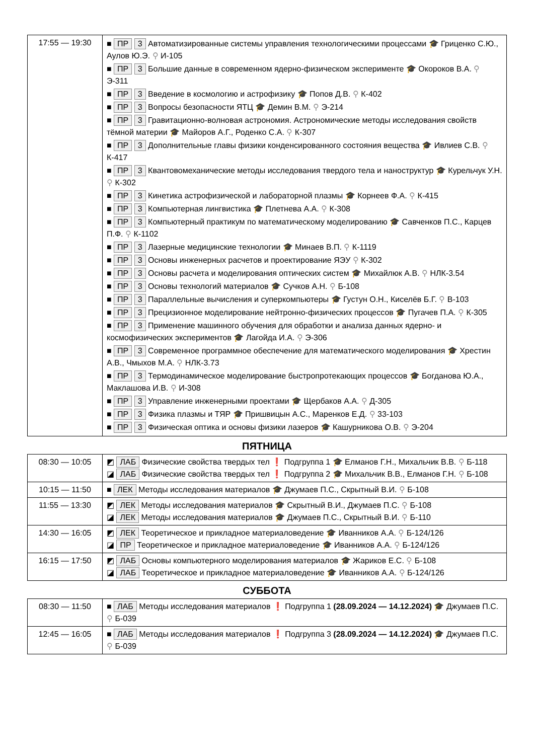| 17:55 — 19:30 | ■ ПР 3 Автоматизированные системы управления технологическими процессами 🎓 Гриценко С.Ю., Аулов Ю.Э. ⚲ И-105 ■ ПР 3 Большие данные в современном ядерно-физическом эксперименте 🎓 Окороков В.А. ⚲ Э-311 ■ ПР 3 Введение в космологию и астрофизику 🎓 Попов Д.В. ⚲ К-402 ■ ПР 3 Вопросы безопасности ЯТЦ 🎓 Демин В.М. ⚲ Э-214 ■ ПР 3 Гравитационно-волновая астрономия. Астрономические методы исследования свойств тёмной материи 🎓 Майоров А.Г., Роденко С.А. ⚲ К-307 ■ ПР 3 Дополнительные главы физики конденсированного состояния вещества 🎓 Ивлиев С.В. ⚲ К-417 ■ ПР 3 Квантовомеханические методы исследования твердого тела и наноструктур 🎓 Курельчук У.Н. ⚲ К-302 ■ ПР 3 Кинетика астрофизической и лабораторной плазмы 🎓 Корнеев Ф.А. ⚲ К-415 ■ ПР 3 Компьютерная лингвистика 🎓 Плетнева А.А. ⚲ К-308 ■ ПР 3 Компьютерный практикум по математическому моделированию 🎓 Савченков П.С., Карцев П.Ф. ⚲ К-1102 ■ ПР 3 Лазерные медицинские технологии 🎓 Минаев В.П. ⚲ К-1119 ■ ПР 3 Основы инженерных расчетов и проектирование ЯЭУ ⚲ К-302 ■ ПР 3 Основы расчета и моделирования оптических систем 🎓 Михайлюк А.В. ⚲ НЛК-3.54 ■ ПР 3 Основы технологий материалов 🎓 Сучков А.Н. ⚲ Б-108 ■ ПР 3 Параллельные вычисления и суперкомпьютеры 🎓 Густун О.Н., Киселёв Б.Г. ⚲ В-103 ■ ПР 3 Прецизионное моделирование нейтронно-физических процессов 🎓 Пугачев П.А. ⚲ К-305 ■ ПР 3 Применение машинного обучения для обработки и анализа данных ядерно- и космофизических экспериментов 🎓 Лагойда И.А. ⚲ Э-306 ■ ПР 3 Современное программное обеспечение для математического моделирования 🎓 Хрестин А.В., Чмыхов М.А. ⚲ НЛК-3.73 ■ ПР 3 Термодинамическое моделирование быстропротекающих процессов 🎓 Богданова Ю.А., Маклашова И.В. ⚲ И-308 ■ ПР 3 Управление инженерными проектами 🎓 Щербаков А.А. ⚲ Д-305 ■ ПР 3 Физика плазмы и ТЯР 🎓 Пришвицын А.С., Маренков Е.Д. ⚲ 33-103 ■ ПР 3 Физическая оптика и основы физики лазеров 🎓 Кашурникова О.В. ⚲ Э-204 |
ПЯТНИЦА
| 08:30 — 10:05 | ◩ ЛАБ Физические свойства твердых тел ❗ Подгруппа 1 🎓 Елманов Г.Н., Михальчик В.В. ⚲ Б-118 ◪ ЛАБ Физические свойства твердых тел ❗ Подгруппа 2 🎓 Михальчик В.В., Елманов Г.Н. ⚲ Б-108 |
| 10:15 — 11:50 | ■ ЛЕК Методы исследования материалов 🎓 Джумаев П.С., Скрытный В.И. ⚲ Б-108 |
| 11:55 — 13:30 | ◩ ЛЕК Методы исследования материалов 🎓 Скрытный В.И., Джумаев П.С. ⚲ Б-108 ◪ ЛЕК Методы исследования материалов 🎓 Джумаев П.С., Скрытный В.И. ⚲ Б-110 |
| 14:30 — 16:05 | ◩ ЛЕК Теоретическое и прикладное материаловедение 🎓 Иванников А.А. ⚲ Б-124/126 ◪ ПР Теоретическое и прикладное материаловедение 🎓 Иванников А.А. ⚲ Б-124/126 |
| 16:15 — 17:50 | ◩ ЛАБ Основы компьютерного моделирования материалов 🎓 Жариков Е.С. ⚲ Б-108 ◪ ЛАБ Теоретическое и прикладное материаловедение 🎓 Иванников А.А. ⚲ Б-124/126 |
СУББОТА
| 08:30 — 11:50 | ■ ЛАБ Методы исследования материалов ❗ Подгруппа 1 (28.09.2024 — 14.12.2024) 🎓 Джумаев П.С. ⚲ Б-039 |
| 12:45 — 16:05 | ■ ЛАБ Методы исследования материалов ❗ Подгруппа 3 (28.09.2024 — 14.12.2024) 🎓 Джумаев П.С. ⚲ Б-039 |